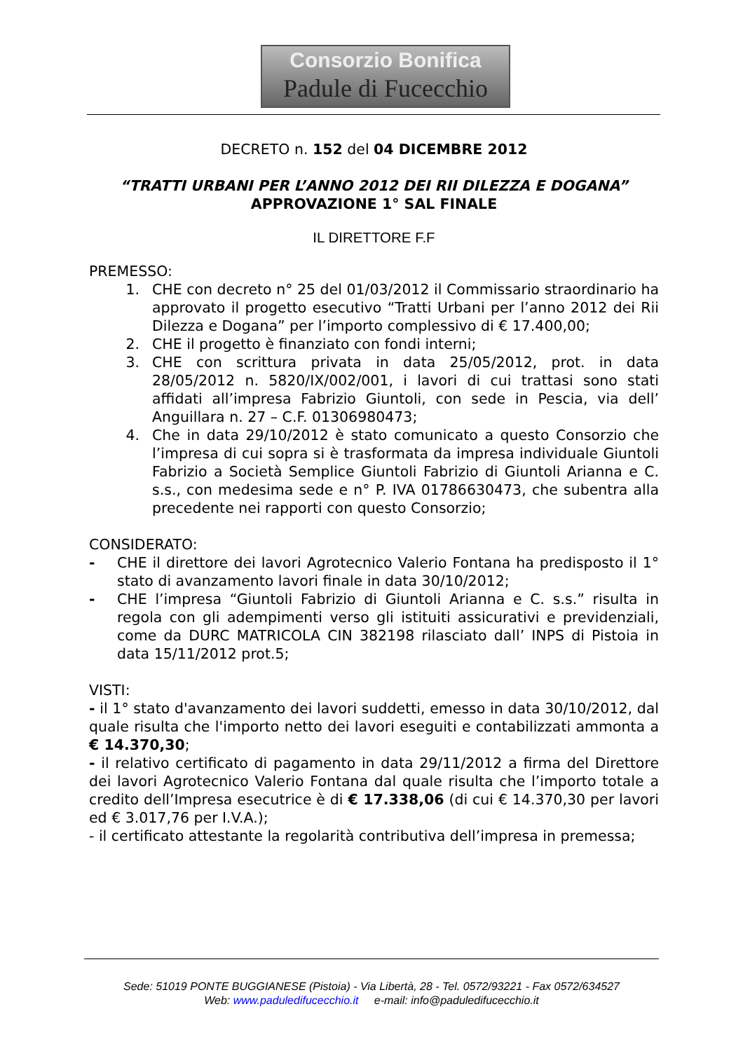Consorzio Bonifica
Padule di Fucecchio
DECRETO n. 152 del 04 DICEMBRE 2012
“TRATTI URBANI PER L’ANNO 2012 DEI RII DILEZZA E DOGANA”
APPROVAZIONE 1° SAL FINALE
IL DIRETTORE F.F
PREMESSO:
1. CHE con decreto n° 25 del 01/03/2012 il Commissario straordinario ha approvato il progetto esecutivo “Tratti Urbani per l’anno 2012 dei Rii Dilezza e Dogana” per l’importo complessivo di € 17.400,00;
2. CHE il progetto è finanziato con fondi interni;
3. CHE con scrittura privata in data 25/05/2012, prot. in data 28/05/2012 n. 5820/IX/002/001, i lavori di cui trattasi sono stati affidati all’impresa Fabrizio Giuntoli, con sede in Pescia, via dell’ Anguillara n. 27 – C.F. 01306980473;
4. Che in data 29/10/2012 è stato comunicato a questo Consorzio che l’impresa di cui sopra si è trasformata da impresa individuale Giuntoli Fabrizio a Società Semplice Giuntoli Fabrizio di Giuntoli Arianna e C. s.s., con medesima sede e n° P. IVA 01786630473, che subentra alla precedente nei rapporti con questo Consorzio;
CONSIDERATO:
- CHE il direttore dei lavori Agrotecnico Valerio Fontana ha predisposto il 1° stato di avanzamento lavori finale in data 30/10/2012;
- CHE l’impresa “Giuntoli Fabrizio di Giuntoli Arianna e C. s.s.” risulta in regola con gli adempimenti verso gli istituiti assicurativi e previdenziali, come da DURC MATRICOLA CIN 382198 rilasciato dall’ INPS di Pistoia in data 15/11/2012 prot.5;
VISTI:
- il 1° stato d'avanzamento dei lavori suddetti, emesso in data 30/10/2012, dal quale risulta che l'importo netto dei lavori eseguiti e contabilizzati ammonta a € 14.370,30;
- il relativo certificato di pagamento in data 29/11/2012 a firma del Direttore dei lavori Agrotecnico Valerio Fontana dal quale risulta che l’importo totale a credito dell’Impresa esecutrice è di € 17.338,06 (di cui € 14.370,30 per lavori ed € 3.017,76 per I.V.A.);
- il certificato attestante la regolarità contributiva dell’impresa in premessa;
Sede: 51019 PONTE BUGGIANESE (Pistoia) - Via Libertà, 28 - Tel. 0572/93221 - Fax 0572/634527
Web: www.paduledifucecchio.it e-mail: info@paduledifucecchio.it